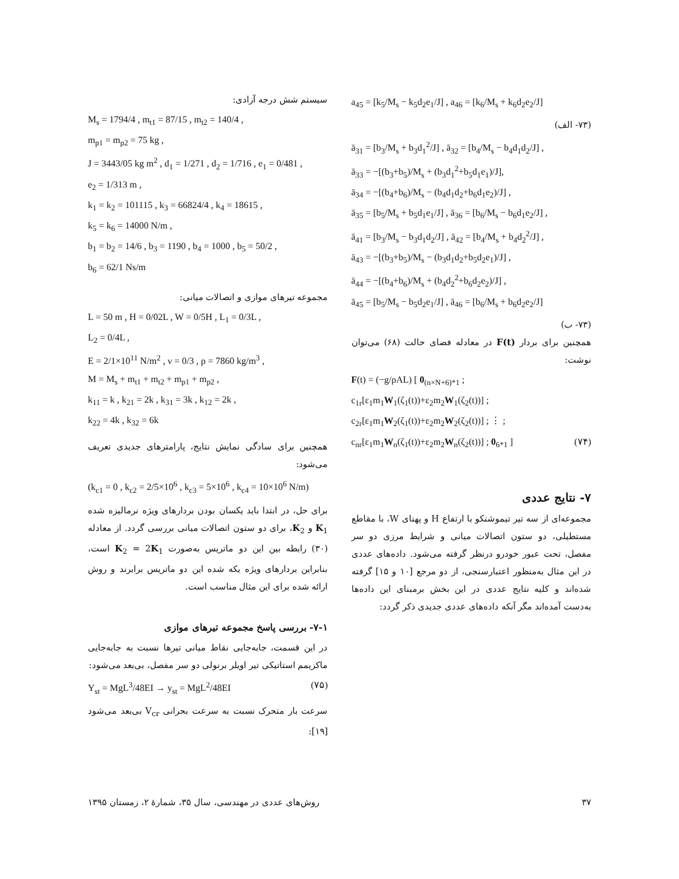a<sub>45</sub> = [k<sub>5</sub>/M<sub>s</sub> − k<sub>5</sub>d<sub>2</sub>e<sub>1</sub>/J] , a<sub>46</sub> = [k<sub>6</sub>/M<sub>s</sub> + k<sub>6</sub>d<sub>2</sub>e<sub>2</sub>/J]
(۷۳- الف)
ā<sub>31</sub> = [b<sub>3</sub>/M<sub>s</sub> + b<sub>3</sub>d<sub>1</sub><sup>2</sup>/J] , ā<sub>32</sub> = [b<sub>4</sub>/M<sub>s</sub> − b<sub>4</sub>d<sub>1</sub>d<sub>2</sub>/J] ,
ā<sub>33</sub> = −[(b<sub>3</sub>+b<sub>5</sub>)/M<sub>s</sub> + (b<sub>3</sub>d<sub>1</sub><sup>2</sup>+b<sub>5</sub>d<sub>1</sub>e<sub>1</sub>)/J],
ā<sub>34</sub> = −[(b<sub>4</sub>+b<sub>6</sub>)/M<sub>s</sub> − (b<sub>4</sub>d<sub>1</sub>d<sub>2</sub>+b<sub>6</sub>d<sub>1</sub>e<sub>2</sub>)/J] ,
ā<sub>35</sub> = [b<sub>5</sub>/M<sub>s</sub> + b<sub>5</sub>d<sub>1</sub>e<sub>1</sub>/J] , ā<sub>36</sub> = [b<sub>6</sub>/M<sub>s</sub> − b<sub>6</sub>d<sub>1</sub>e<sub>2</sub>/J] ,
ā<sub>41</sub> = [b<sub>3</sub>/M<sub>s</sub> − b<sub>3</sub>d<sub>1</sub>d<sub>2</sub>/J] , ā<sub>42</sub> = [b<sub>4</sub>/M<sub>s</sub> + b<sub>4</sub>d<sub>2</sub><sup>2</sup>/J] ,
ā<sub>43</sub> = −[(b<sub>3</sub>+b<sub>5</sub>)/M<sub>s</sub> − (b<sub>3</sub>d<sub>1</sub>d<sub>2</sub>+b<sub>5</sub>d<sub>2</sub>e<sub>1</sub>)/J] ,
ā<sub>44</sub> = −[(b<sub>4</sub>+b<sub>6</sub>)/M<sub>s</sub> + (b<sub>4</sub>d<sub>2</sub><sup>2</sup>+b<sub>6</sub>d<sub>2</sub>e<sub>2</sub>)/J] ,
ā<sub>45</sub> = [b<sub>5</sub>/M<sub>s</sub> − b<sub>5</sub>d<sub>2</sub>e<sub>1</sub>/J] , ā<sub>46</sub> = [b<sub>6</sub>/M<sub>s</sub> + b<sub>6</sub>d<sub>2</sub>e<sub>2</sub>/J]
(۷۳- ب)
همچنین برای بردار F(t) در معادله فضای حالت (۶۸) می‌توان نوشت:
F(t) = (−g/ρAL) [ 0<sub>(n×N+6)*1</sub> ; c<sub>1r</sub>[ε<sub>1</sub>m<sub>1</sub>W<sub>1</sub>(ζ<sub>1</sub>(t))+ε<sub>2</sub>m<sub>2</sub>W<sub>1</sub>(ζ<sub>2</sub>(t))] ; c<sub>2r</sub>[ε<sub>1</sub>m<sub>1</sub>W<sub>2</sub>(ζ<sub>1</sub>(t))+ε<sub>2</sub>m<sub>2</sub>W<sub>2</sub>(ζ<sub>2</sub>(t))] ; ⋮ ; c<sub>nr</sub>[ε<sub>1</sub>m<sub>1</sub>W<sub>n</sub>(ζ<sub>1</sub>(t))+ε<sub>2</sub>m<sub>2</sub>W<sub>n</sub>(ζ<sub>2</sub>(t))] ; 0<sub>6*1</sub> ] (۷۴)
۷- نتایج عددی
مجموعه‌ای از سه تیر تیموشنکو با ارتفاع H و پهنای W، با مقاطع مستطیلی، دو ستون اتصالات میانی و شرایط مرزی دو سر مفصل، تحت عبور خودرو درنظر گرفته می‌شود. داده‌های عددی در این مثال به‌منظور اعتبارسنجی، از دو مرجع [۱۰ و ۱۵] گرفته شده‌اند و کلیه نتایج عددی در این بخش برمبنای این داده‌ها به‌دست آمده‌اند مگر آنکه داده‌های عددی جدیدی ذکر گردد:
سیستم شش درجه آزادی:
M<sub>s</sub> = 1794/4 , m<sub>t1</sub> = 87/15 , m<sub>t2</sub> = 140/4 ,
m<sub>p1</sub> = m<sub>p2</sub> = 75 kg ,
J = 3443/05 kg m<sup>2</sup> , d<sub>1</sub> = 1/271 , d<sub>2</sub> = 1/716 , e<sub>1</sub> = 0/481 ,
e<sub>2</sub> = 1/313 m ,
k<sub>1</sub> = k<sub>2</sub> = 101115 , k<sub>3</sub> = 66824/4 , k<sub>4</sub> = 18615 ,
k<sub>5</sub> = k<sub>6</sub> = 14000 N/m ,
b<sub>1</sub> = b<sub>2</sub> = 14/6 , b<sub>3</sub> = 1190 , b<sub>4</sub> = 1000 , b<sub>5</sub> = 50/2 ,
b<sub>6</sub> = 62/1 Ns/m
مجموعه تیرهای موازی و اتصالات میانی:
L = 50 m , H = 0/02L , W = 0/5H , L<sub>1</sub> = 0/3L ,
L<sub>2</sub> = 0/4L ,
E = 2/1×10<sup>11</sup> N/m<sup>2</sup> , ν = 0/3 , ρ = 7860 kg/m<sup>3</sup> ,
M = M<sub>s</sub> + m<sub>t1</sub> + m<sub>t2</sub> + m<sub>p1</sub> + m<sub>p2</sub> ,
k<sub>11</sub> = k , k<sub>21</sub> = 2k , k<sub>31</sub> = 3k , k<sub>12</sub> = 2k ,
k<sub>22</sub> = 4k , k<sub>32</sub> = 6k
همچنین برای سادگی نمایش نتایج، پارامترهای جدیدی تعریف می‌شود:
(k<sub>c1</sub> = 0 , k<sub>c2</sub> = 2/5×10<sup>6</sup> , k<sub>c3</sub> = 5×10<sup>6</sup> , k<sub>c4</sub> = 10×10<sup>6</sup> N/m)
برای حل، در ابتدا باید یکسان بودن بردارهای ویژه نرمالیزه شده K<sub>1</sub> و K<sub>2</sub>، برای دو ستون اتصالات میانی بررسی گردد. از معادله (۳۰) رابطه بین این دو ماتریس به‌صورت K<sub>2</sub> = 2K<sub>1</sub> است، بنابراین بردارهای ویژه یکه شده این دو ماتریس برابرند و روش ارائه شده برای این مثال مناسب است.
۷-۱- بررسی پاسخ مجموعه تیرهای موازی
در این قسمت، جابه‌جایی نقاط میانی تیرها نسبت به جابه‌جایی ماکزیمم استاتیکی تیر اویلر برنولی دو سر مفصل، بی‌بعد می‌شود:
Y<sub>st</sub> = MgL<sup>3</sup>/48EI → y<sub>st</sub> = MgL<sup>2</sup>/48EI (۷۵)
سرعت بار متحرک نسبت به سرعت بحرانی V<sub>cr</sub> بی‌بعد می‌شود [۱۹]:
روش‌های عددی در مهندسی، سال ۳۵، شمارهٔ ۲، زمستان ۱۳۹۵ ۳۷